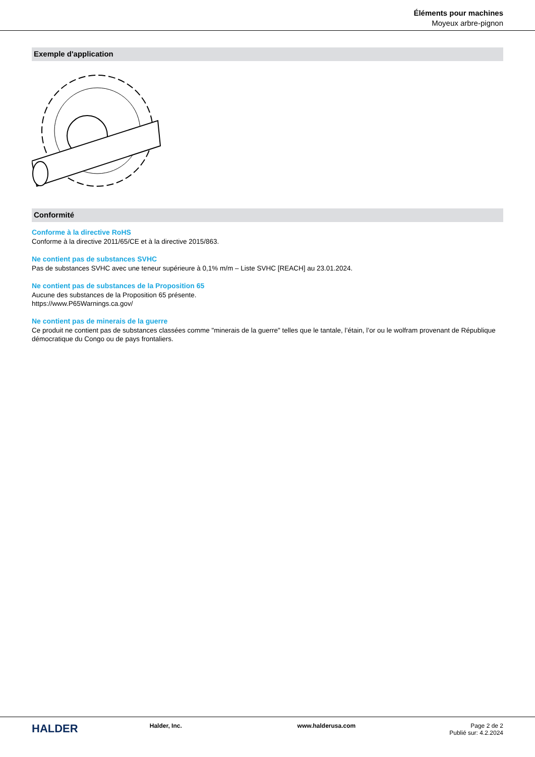Éléments pour machines
Moyeux arbre-pignon
Exemple d'application
Conformité
Conforme à la directive RoHS
Conforme à la directive 2011/65/CE et à la directive 2015/863.
Ne contient pas de substances SVHC
Pas de substances SVHC avec une teneur supérieure à 0,1% m/m – Liste SVHC [REACH] au 23.01.2024.
Ne contient pas de substances de la Proposition 65
Aucune des substances de la Proposition 65 présente.
https://www.P65Warnings.ca.gov/
Ne contient pas de minerais de la guerre
Ce produit ne contient pas de substances classées comme "minerais de la guerre" telles que le tantale, l’étain, l’or ou le wolfram provenant de République démocratique du Congo ou de pays frontaliers.
HALDER
Halder, Inc. www.halderusa.com Page 2 de 2
Publié sur: 4.2.2024